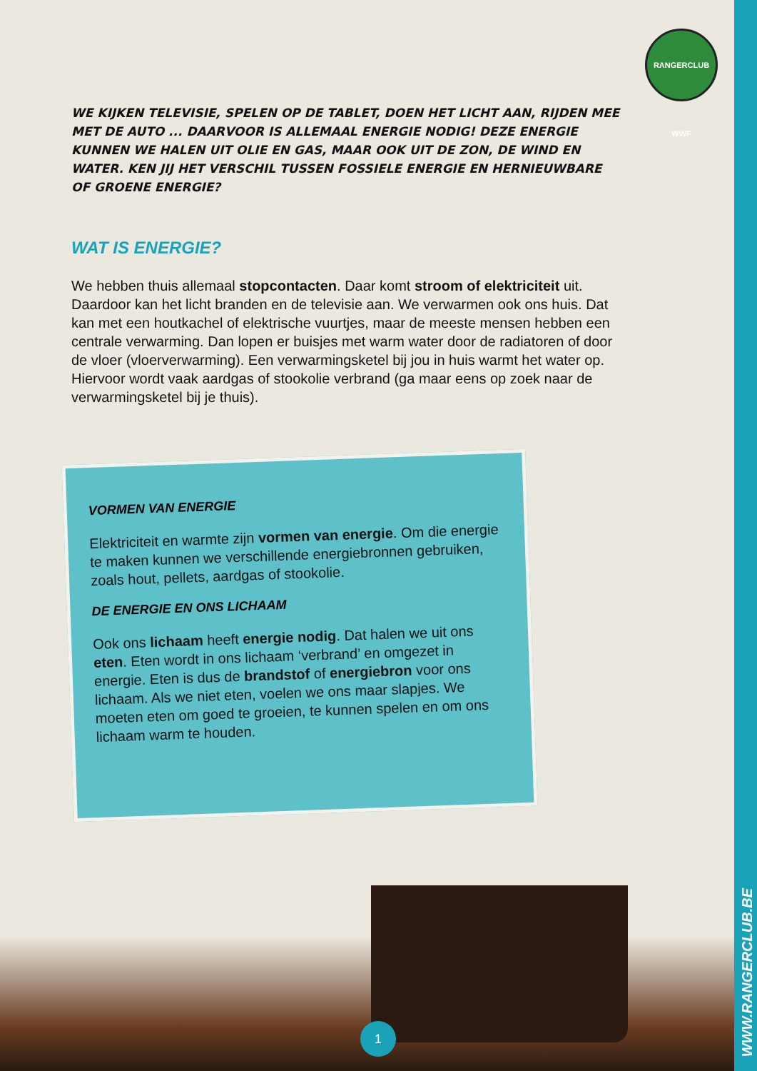WWW.RANGERCLUB.BE
RANGERCLUB WWF
WE KIJKEN TELEVISIE, SPELEN OP DE TABLET, DOEN HET LICHT AAN, RIJDEN MEE MET DE AUTO ... DAAR­VOOR IS ALLEMAAL ENERGIE NODIG! DEZE ENERGIE KUNNEN WE HALEN UIT OLIE EN GAS, MAAR OOK UIT DE ZON, DE WIND EN WATER. KEN JIJ HET VERSCHIL TUSSEN FOSSIELE ENERGIE EN HERNIEUWBARE OF GROENE ENERGIE?
WAT IS ENERGIE?
We hebben thuis allemaal stopcontacten. Daar komt stroom of elektriciteit uit. Daardoor kan het licht branden en de televisie aan. We verwarmen ook ons huis. Dat kan met een houtkachel of elektrische vuurtjes, maar de meeste mensen hebben een centrale verwarming. Dan lopen er buisjes met warm water door de radiatoren of door de vloer (vloerverwarming). Een verwarmingsketel bij jou in huis warmt het water op. Hiervoor wordt vaak aardgas of stookolie verbrand (ga maar eens op zoek naar de verwarmingsketel bij je thuis).
VORMEN VAN ENERGIE
Elektriciteit en warmte zijn vormen van energie. Om die energie te maken kunnen we verschillende energiebronnen gebruiken, zoals hout, pellets, aardgas of stookolie.
DE ENERGIE EN ONS LICHAAM
Ook ons lichaam heeft energie nodig. Dat halen we uit ons eten. Eten wordt in ons lichaam ‘verbrand’ en omgezet in energie. Eten is dus de brandstof of energiebron voor ons lichaam. Als we niet eten, voelen we ons maar slapjes. We moeten eten om goed te groeien, te kunnen spelen en om ons lichaam warm te houden.
1